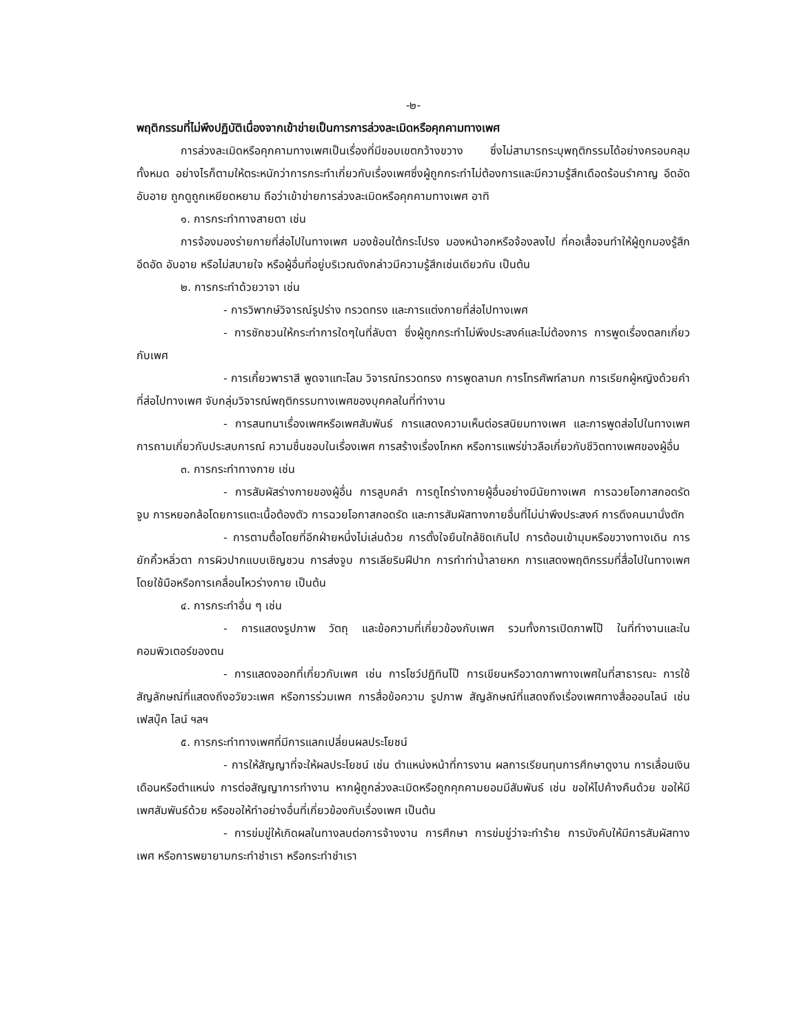-๒-
พฤติกรรมที่ไม่พึงปฏิบัติเนื่องจากเข้าข่ายเป็นการการล่วงละเมิดหรือคุกคามทางเพศ
การล่วงละเมิดหรือคุกคามทางเพศเป็นเรื่องที่มีขอบเขตกว้างขวาง ซึ่งไม่สามารถระบุพฤติกรรมได้อย่างครอบคลุมทั้งหมด อย่างไรก็ตามให้ตระหนักว่าการกระทำเกี่ยวกับเรื่องเพศซึ่งผู้ถูกกระทำไม่ต้องการและมีความรู้สึกเดือดร้อนรำคาญ อึดอัด อับอาย ถูกดูถูกเหยียดหยาม ถือว่าเข้าข่ายการล่วงละเมิดหรือคุกคามทางเพศ อาทิ
๑. การกระทำทางสายตา เช่น
การจ้องมองร่ายกายที่ส่อไปในทางเพศ มองช้อนใต้กระโปรง มองหน้าอกหรือจ้องลงไป ที่คอเสื้อจนทำให้ผู้ถูกมองรู้สึกอึดอัด อับอาย หรือไม่สบายใจ หรือผู้อื่นที่อยู่บริเวณดังกล่าวมีความรู้สึกเช่นเดียวกัน เป็นต้น
๒. การกระทำด้วยวาจา เช่น
- การวิพากษ์วิจารณ์รูปร่าง ทรวดทรง และการแต่งกายที่ส่อไปทางเพศ
- การชักชวนให้กระทำการใดๆในที่ลับตา ซึ่งผู้ถูกกระทำไม่พึงประสงค์และไม่ต้องการ การพูดเรื่องตลกเกี่ยวกับเพศ
- การเกี้ยวพาราสี พูดจาแทะโลม วิจารณ์ทรวดทรง การพูดลามก การโทรศัพท์ลามก การเรียกผู้หญิงด้วยคำที่ส่อไปทางเพศ จับกลุ่มวิจารณ์พฤติกรรมทางเพศของบุคคลในที่ทำงาน
- การสนทนาเรื่องเพศหรือเพศสัมพันธ์ การแสดงความเห็นต่อรสนิยมทางเพศ และการพูดส่อไปในทางเพศ การถามเกี่ยวกับประสบการณ์ ความชื่นชอบในเรื่องเพศ การสร้างเรื่องโกหก หรือการแพร่ข่าวลือเกี่ยวกับชีวิตทางเพศของผู้อื่น
๓. การกระทำทางกาย เช่น
- การสัมผัสร่างกายของผู้อื่น การลูบคลำ การถูไถร่างกายผู้อื่นอย่างมีนัยทางเพศ การฉวยโอกาสกอดรัด จูบ การหยอกล้อโดยการแตะเนื้อต้องตัว การฉวยโอกาสกอดรัด และการสัมผัสทางกายอื่นที่ไม่น่าพึงประสงค์ การดึงคนมานั่งตัก
- การตามตื้อโดยที่อีกฝ่ายหนึ่งไม่เล่นด้วย การตั้งใจยืนใกล้ชิดเกินไป การต้อนเข้ามุมหรือขวางทางเดิน การยักคิ้วหลิ่วตา การผิวปากแบบเชิญชวน การส่งจูบ การเลียริมฝีปาก การทำท่าน้ำลายหก การแสดงพฤติกรรมที่สื่อไปในทางเพศโดยใช้มือหรือการเคลื่อนไหวร่างกาย เป็นต้น
๔. การกระทำอื่น ๆ เช่น
- การแสดงรูปภาพ วัตถุ และข้อความที่เกี่ยวข้องกับเพศ รวมทั้งการเปิดภาพโป๊ ในที่ทำงานและในคอมพิวเตอร์ของตน
- การแสดงออกที่เกี่ยวกับเพศ เช่น การโชว์ปฏิทินโป๊ การเขียนหรือวาดภาพทางเพศในที่สาธารณะ การใช้สัญลักษณ์ที่แสดงถึงอวัยวะเพศ หรือการร่วมเพศ การสื่อข้อความ รูปภาพ สัญลักษณ์ที่แสดงถึงเรื่องเพศทางสื่อออนไลน์ เช่น เฟสบุ๊ค ไลน์ ฯลฯ
๕. การกระทำทางเพศที่มีการแลกเปลี่ยนผลประโยชน์
- การให้สัญญาที่จะให้ผลประโยชน์ เช่น ตำแหน่งหน้าที่การงาน ผลการเรียนทุนการศึกษาดูงาน การเลื่อนเงินเดือนหรือตำแหน่ง การต่อสัญญาการทำงาน หากผู้ถูกล่วงละเมิดหรือถูกคุกคามยอมมีสัมพันธ์ เช่น ขอให้ไปค้างคืนด้วย ขอให้มีเพศสัมพันธ์ด้วย หรือขอให้ทำอย่างอื่นที่เกี่ยวข้องกับเรื่องเพศ เป็นต้น
- การข่มขู่ให้เกิดผลในทางลบต่อการจ้างงาน การศึกษา การข่มขู่ว่าจะทำร้าย การบังคับให้มีการสัมผัสทางเพศ หรือการพยายามกระทำชำเรา หรือกระทำชำเรา